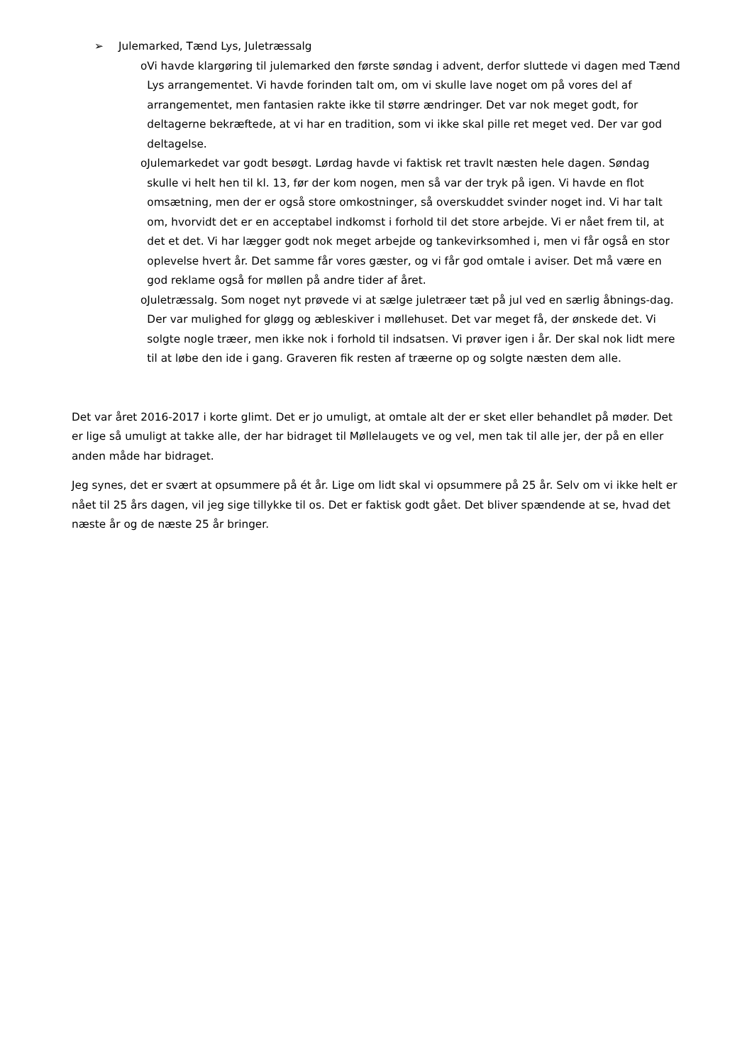➢ Julemarked, Tænd Lys, Juletræssalg
o Vi havde klargøring til julemarked den første søndag i advent, derfor sluttede vi dagen med Tænd Lys arrangementet. Vi havde forinden talt om, om vi skulle lave noget om på vores del af arrangementet, men fantasien rakte ikke til større ændringer. Det var nok meget godt, for deltagerne bekræftede, at vi har en tradition, som vi ikke skal pille ret meget ved. Der var god deltagelse.
o Julemarkedet var godt besøgt. Lørdag havde vi faktisk ret travlt næsten hele dagen. Søndag skulle vi helt hen til kl. 13, før der kom nogen, men så var der tryk på igen. Vi havde en flot omsætning, men der er også store omkostninger, så overskuddet svinder noget ind. Vi har talt om, hvorvidt det er en acceptabel indkomst i forhold til det store arbejde. Vi er nået frem til, at det et det. Vi har lægger godt nok meget arbejde og tankevirksomhed i, men vi får også en stor oplevelse hvert år. Det samme får vores gæster, og vi får god omtale i aviser. Det må være en god reklame også for møllen på andre tider af året.
o Juletræssalg. Som noget nyt prøvede vi at sælge juletræer tæt på jul ved en særlig åbnings-dag. Der var mulighed for gløgg og æbleskiver i møllehuset. Det var meget få, der ønskede det. Vi solgte nogle træer, men ikke nok i forhold til indsatsen. Vi prøver igen i år. Der skal nok lidt mere til at løbe den ide i gang. Graveren fik resten af træerne op og solgte næsten dem alle.
Det var året 2016-2017 i korte glimt. Det er jo umuligt, at omtale alt der er sket eller behandlet på møder. Det er lige så umuligt at takke alle, der har bidraget til Møllelaugets ve og vel, men tak til alle jer, der på en eller anden måde har bidraget.
Jeg synes, det er svært at opsummere på ét år. Lige om lidt skal vi opsummere på 25 år. Selv om vi ikke helt er nået til 25 års dagen, vil jeg sige tillykke til os. Det er faktisk godt gået. Det bliver spændende at se, hvad det næste år og de næste 25 år bringer.